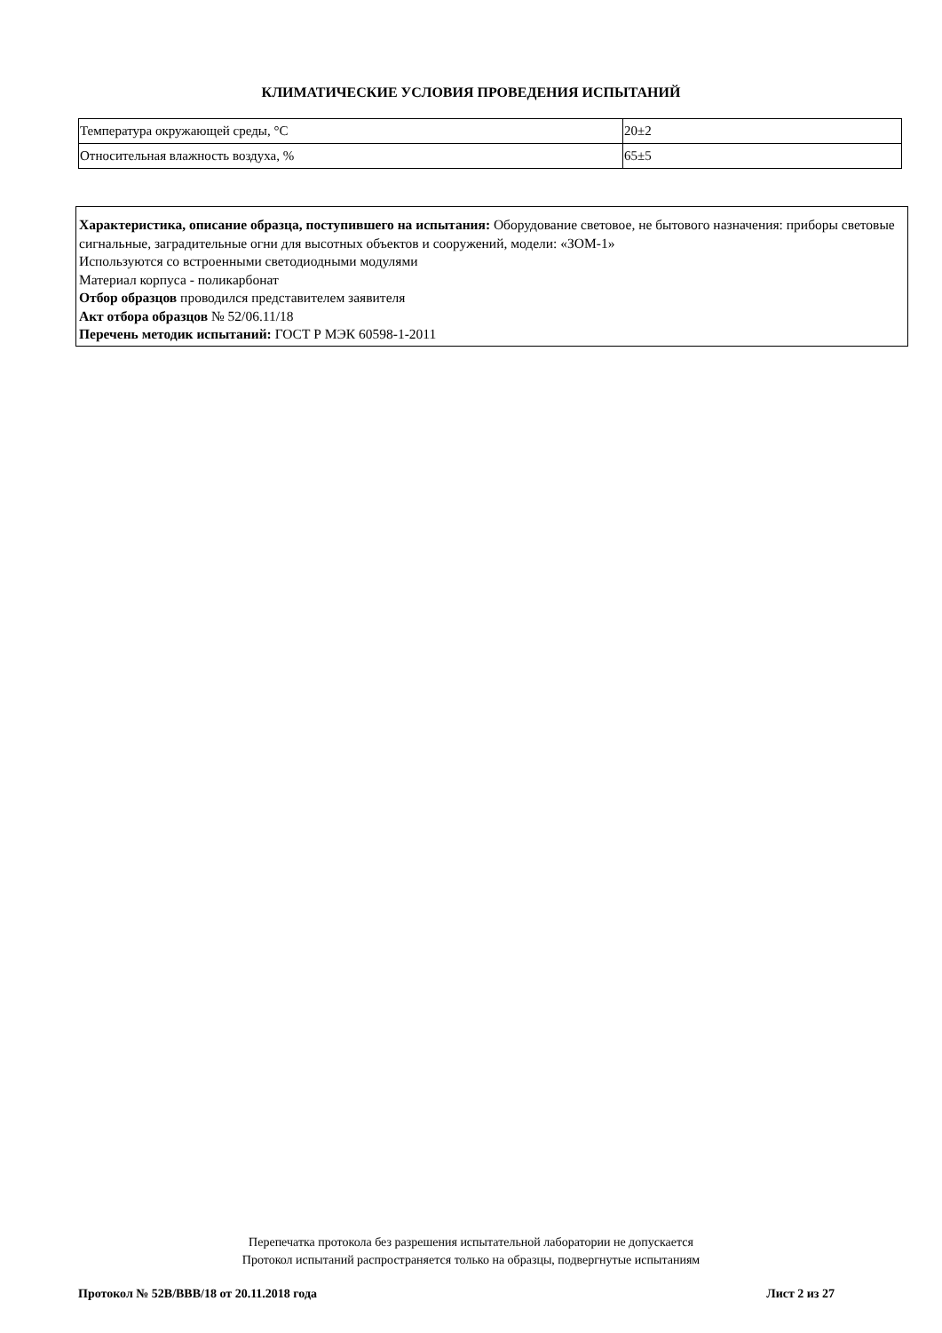КЛИМАТИЧЕСКИЕ УСЛОВИЯ ПРОВЕДЕНИЯ ИСПЫТАНИЙ
| Температура окружающей среды, °С | 20±2 |
| Относительная влажность воздуха, % | 65±5 |
Характеристика, описание образца, поступившего на испытания: Оборудование световое, не бытового назначения: приборы световые сигнальные, заградительные огни для высотных объектов и сооружений, модели: «ЗОМ-1»
Используются со встроенными светодиодными модулями
Материал корпуса - поликарбонат
Отбор образцов проводился представителем заявителя
Акт отбора образцов № 52/06.11/18
Перечень методик испытаний: ГОСТ Р МЭК 60598-1-2011
Перепечатка протокола без разрешения испытательной лаборатории не допускается
Протокол испытаний распространяется только на образцы, подвергнутые испытаниям
Протокол № 52В/ВВВ/18 от 20.11.2018 года Лист 2 из 27